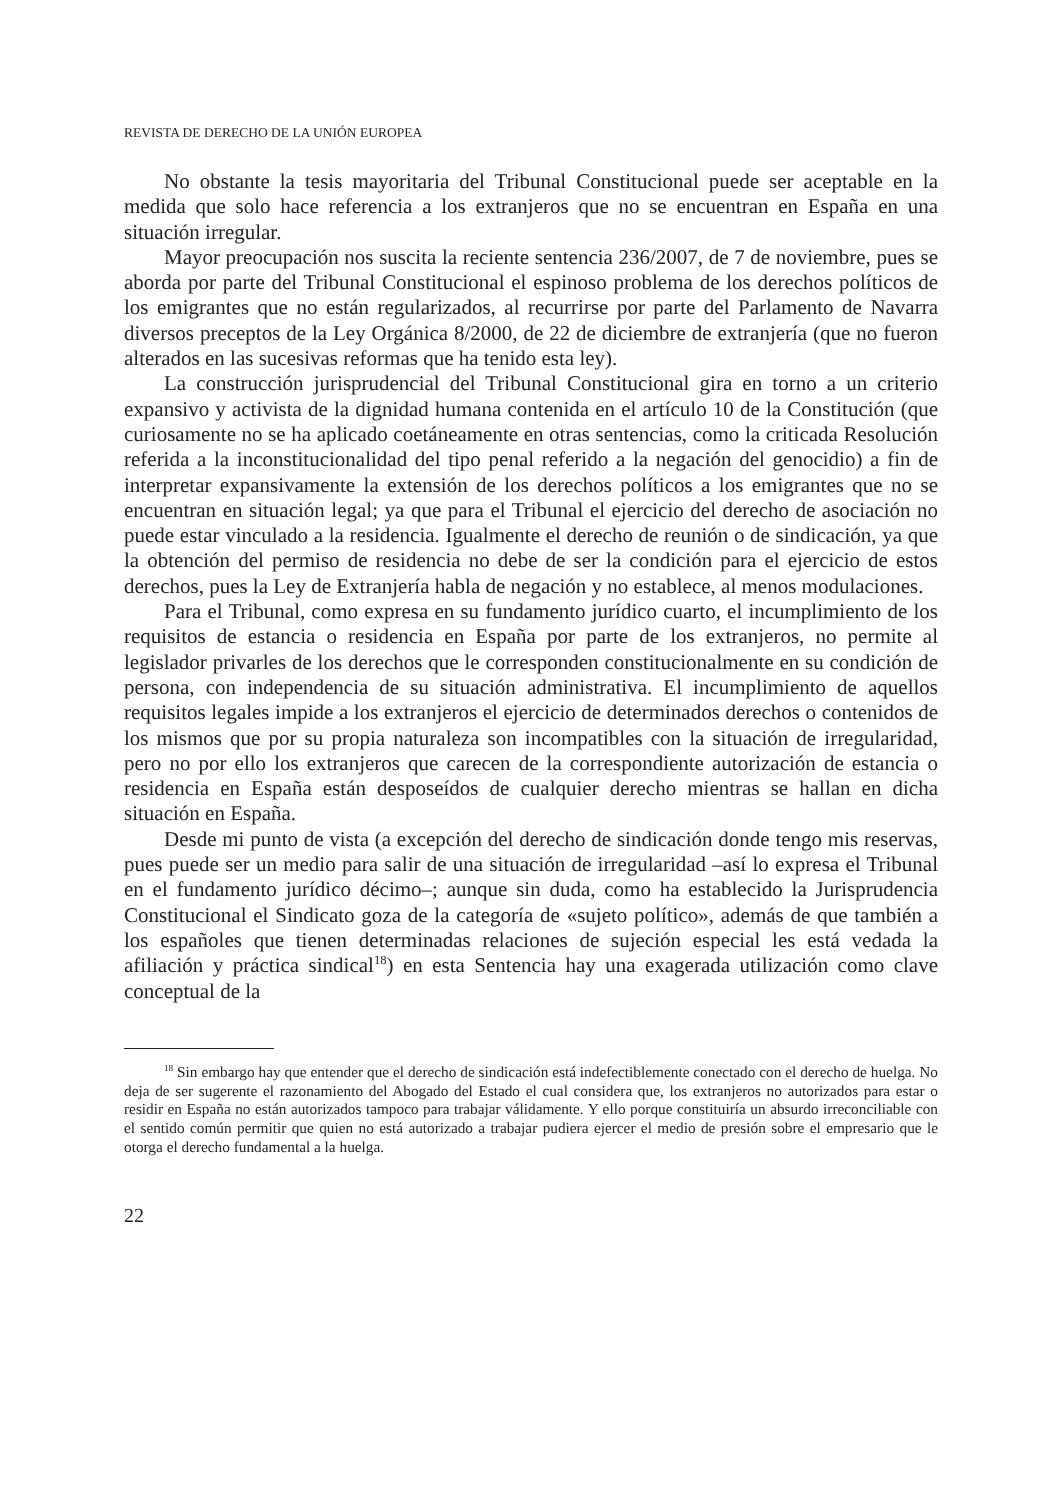REVISTA DE DERECHO DE LA UNIÓN EUROPEA
No obstante la tesis mayoritaria del Tribunal Constitucional puede ser aceptable en la medida que solo hace referencia a los extranjeros que no se encuentran en España en una situación irregular.
Mayor preocupación nos suscita la reciente sentencia 236/2007, de 7 de noviembre, pues se aborda por parte del Tribunal Constitucional el espinoso problema de los derechos políticos de los emigrantes que no están regularizados, al recurrirse por parte del Parlamento de Navarra diversos preceptos de la Ley Orgánica 8/2000, de 22 de diciembre de extranjería (que no fueron alterados en las sucesivas reformas que ha tenido esta ley).
La construcción jurisprudencial del Tribunal Constitucional gira en torno a un criterio expansivo y activista de la dignidad humana contenida en el artículo 10 de la Constitución (que curiosamente no se ha aplicado coetáneamente en otras sentencias, como la criticada Resolución referida a la inconstitucionalidad del tipo penal referido a la negación del genocidio) a fin de interpretar expansivamente la extensión de los derechos políticos a los emigrantes que no se encuentran en situación legal; ya que para el Tribunal el ejercicio del derecho de asociación no puede estar vinculado a la residencia. Igualmente el derecho de reunión o de sindicación, ya que la obtención del permiso de residencia no debe de ser la condición para el ejercicio de estos derechos, pues la Ley de Extranjería habla de negación y no establece, al menos modulaciones.
Para el Tribunal, como expresa en su fundamento jurídico cuarto, el incumplimiento de los requisitos de estancia o residencia en España por parte de los extranjeros, no permite al legislador privarles de los derechos que le corresponden constitucionalmente en su condición de persona, con independencia de su situación administrativa. El incumplimiento de aquellos requisitos legales impide a los extranjeros el ejercicio de determinados derechos o contenidos de los mismos que por su propia naturaleza son incompatibles con la situación de irregularidad, pero no por ello los extranjeros que carecen de la correspondiente autorización de estancia o residencia en España están desposeídos de cualquier derecho mientras se hallan en dicha situación en España.
Desde mi punto de vista (a excepción del derecho de sindicación donde tengo mis reservas, pues puede ser un medio para salir de una situación de irregularidad –así lo expresa el Tribunal en el fundamento jurídico décimo–; aunque sin duda, como ha establecido la Jurisprudencia Constitucional el Sindicato goza de la categoría de «sujeto político», además de que también a los españoles que tienen determinadas relaciones de sujeción especial les está vedada la afiliación y práctica sindical<sup>18</sup>) en esta Sentencia hay una exagerada utilización como clave conceptual de la
<sup>18</sup> Sin embargo hay que entender que el derecho de sindicación está indefectiblemente conectado con el derecho de huelga. No deja de ser sugerente el razonamiento del Abogado del Estado el cual considera que, los extranjeros no autorizados para estar o residir en España no están autorizados tampoco para trabajar válidamente. Y ello porque constituiría un absurdo irreconciliable con el sentido común permitir que quien no está autorizado a trabajar pudiera ejercer el medio de presión sobre el empresario que le otorga el derecho fundamental a la huelga.
22